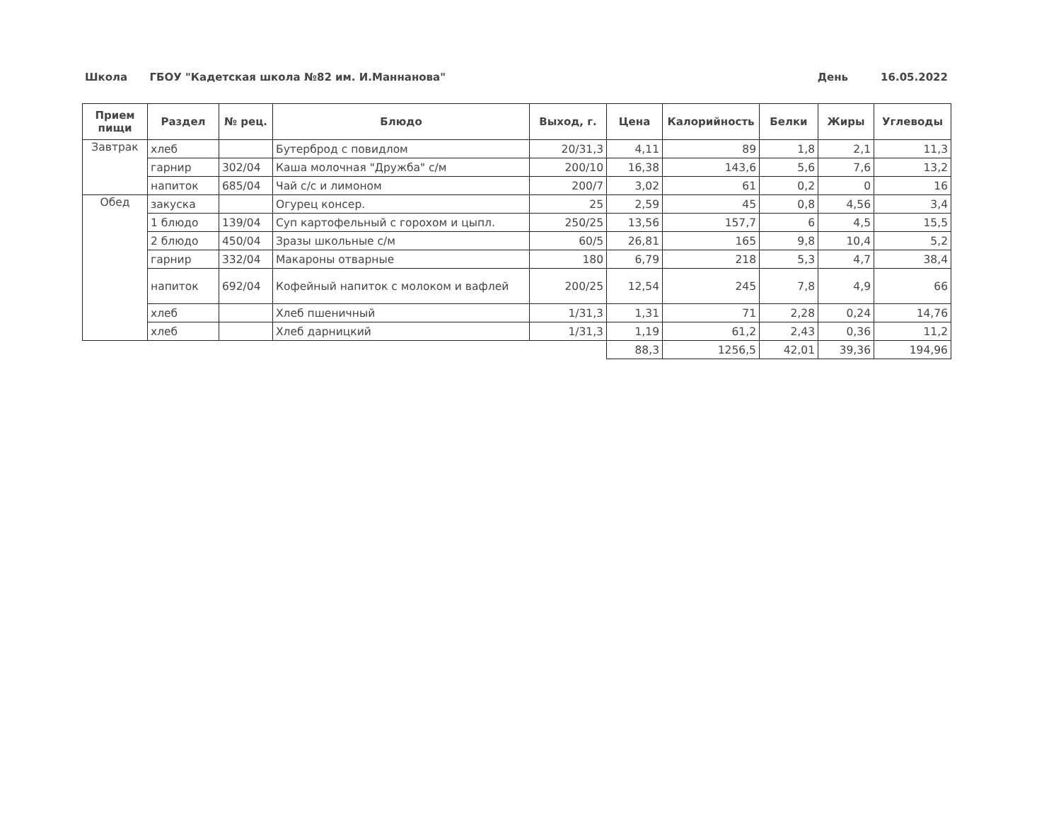Школа ГБОУ "Кадетская школа №82 им. И.Маннанова" День 16.05.2022
| Прием пищи | Раздел | № рец. | Блюдо | Выход, г. | Цена | Калорийность | Белки | Жиры | Углеводы |
| --- | --- | --- | --- | --- | --- | --- | --- | --- | --- |
| Завтрак | хлеб | | Бутерброд с повидлом | 20/31,3 | 4,11 | 89 | 1,8 | 2,1 | 11,3 |
| | гарнир | 302/04 | Каша молочная "Дружба" с/м | 200/10 | 16,38 | 143,6 | 5,6 | 7,6 | 13,2 |
| | напиток | 685/04 | Чай с/с и лимоном | 200/7 | 3,02 | 61 | 0,2 | 0 | 16 |
| Обед | закуска | | Огурец консер. | 25 | 2,59 | 45 | 0,8 | 4,56 | 3,4 |
| | 1 блюдо | 139/04 | Суп картофельный с горохом и цыпл. | 250/25 | 13,56 | 157,7 | 6 | 4,5 | 15,5 |
| | 2 блюдо | 450/04 | Зразы школьные с/м | 60/5 | 26,81 | 165 | 9,8 | 10,4 | 5,2 |
| | гарнир | 332/04 | Макароны отварные | 180 | 6,79 | 218 | 5,3 | 4,7 | 38,4 |
| | напиток | 692/04 | Кофейный напиток с молоком и вафлей | 200/25 | 12,54 | 245 | 7,8 | 4,9 | 66 |
| | хлеб | | Хлеб пшеничный | 1/31,3 | 1,31 | 71 | 2,28 | 0,24 | 14,76 |
| | хлеб | | Хлеб дарницкий | 1/31,3 | 1,19 | 61,2 | 2,43 | 0,36 | 11,2 |
| | | | | | 88,3 | 1256,5 | 42,01 | 39,36 | 194,96 |